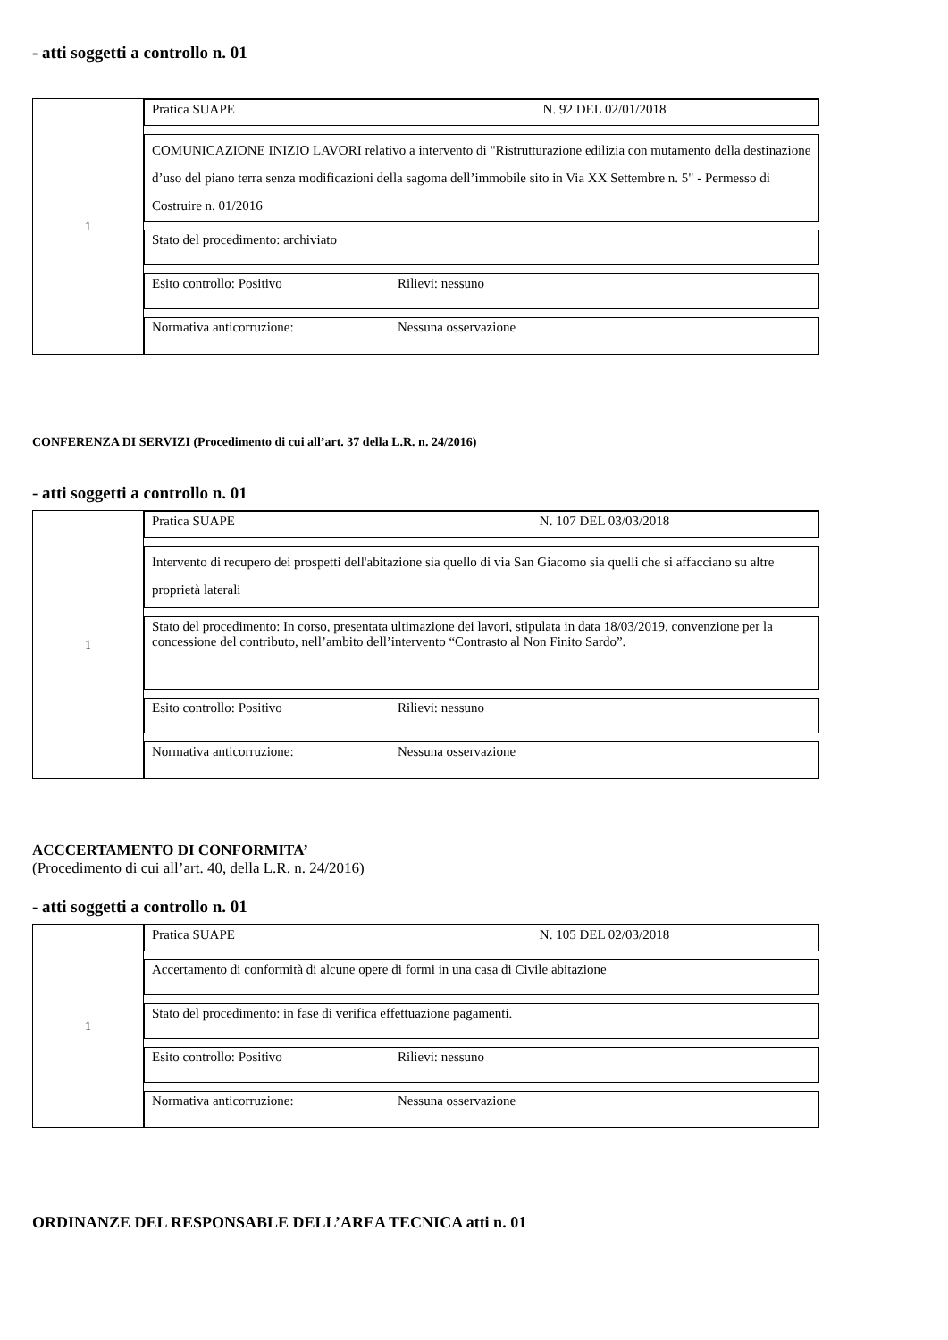- atti soggetti a controllo n. 01
1
Pratica SUAPE N. 92 DEL 02/01/2018
COMUNICAZIONE INIZIO LAVORI relativo a intervento di "Ristrutturazione edilizia con mutamento della destinazione d’uso del piano terra senza modificazioni della sagoma dell’immobile sito in Via XX Settembre n. 5" - Permesso di Costruire n. 01/2016
Stato del procedimento: archiviato
Esito controllo: Positivo Rilievi: nessuno
Normativa anticorruzione: Nessuna osservazione
CONFERENZA DI SERVIZI (Procedimento di cui all’art. 37 della L.R. n. 24/2016)
- atti soggetti a controllo n. 01
1
Pratica SUAPE N. 107 DEL 03/03/2018
Intervento di recupero dei prospetti dell'abitazione sia quello di via San Giacomo sia quelli che si affacciano su altre proprietà laterali
Stato del procedimento: In corso, presentata ultimazione dei lavori, stipulata in data 18/03/2019, convenzione per la concessione del contributo, nell’ambito dell’intervento “Contrasto al Non Finito Sardo”.
Esito controllo: Positivo Rilievi: nessuno
Normativa anticorruzione: Nessuna osservazione
ACCCERTAMENTO DI CONFORMITA’
(Procedimento di cui all’art. 40, della L.R. n. 24/2016)
- atti soggetti a controllo n. 01
1
Pratica SUAPE N. 105 DEL 02/03/2018
Accertamento di conformità di alcune opere di formi in una casa di Civile abitazione
Stato del procedimento: in fase di verifica effettuazione pagamenti.
Esito controllo: Positivo Rilievi: nessuno
Normativa anticorruzione: Nessuna osservazione
ORDINANZE DEL RESPONSABLE DELL’AREA TECNICA atti n. 01